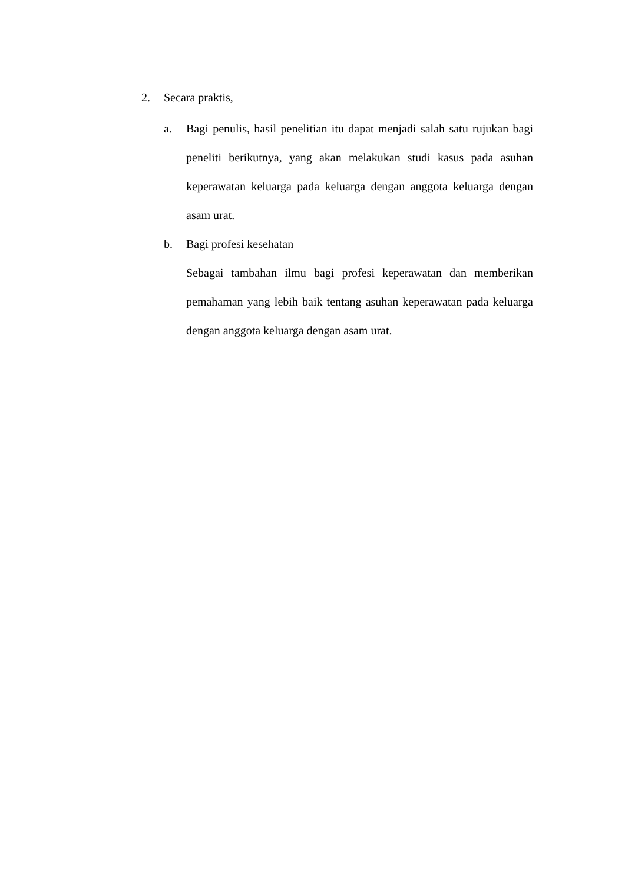2. Secara praktis,
a. Bagi penulis, hasil penelitian itu dapat menjadi salah satu rujukan bagi peneliti berikutnya, yang akan melakukan studi kasus pada asuhan keperawatan keluarga pada keluarga dengan anggota keluarga dengan asam urat.
b. Bagi profesi kesehatan
Sebagai tambahan ilmu bagi profesi keperawatan dan memberikan pemahaman yang lebih baik tentang asuhan keperawatan pada keluarga dengan anggota keluarga dengan asam urat.